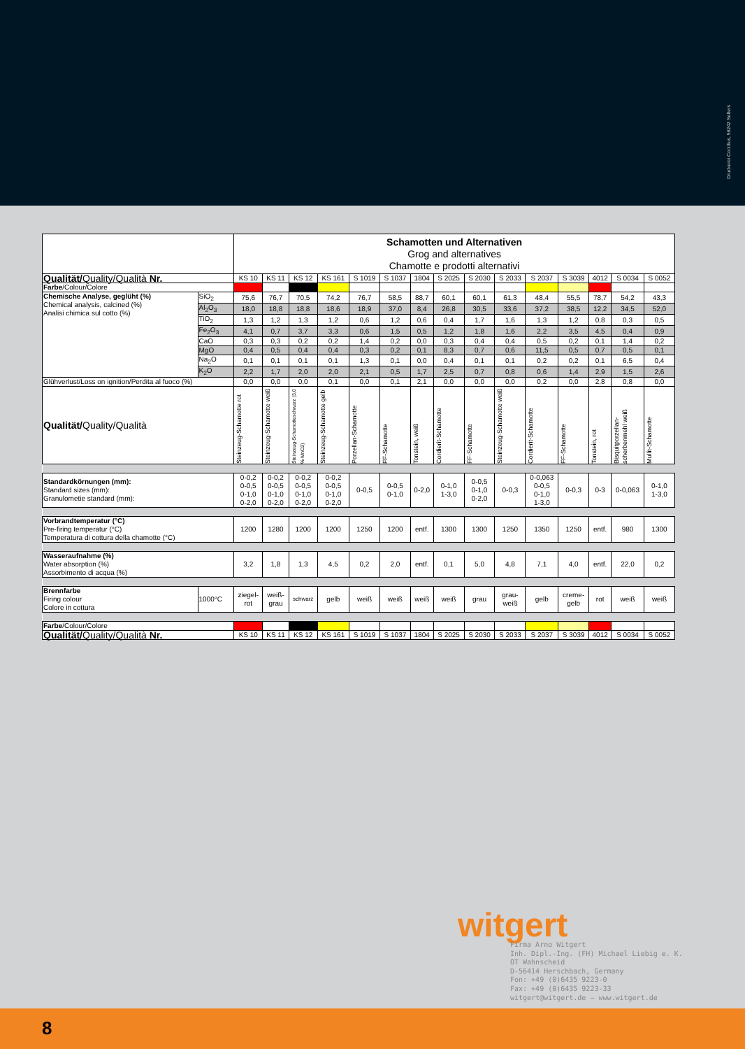Druckerei Corzilius, 56242 Selters
| | | Schamotten und Alternativen Grog and alternatives Chamotte e prodotti alternativi | | | | | | | | | | | | | | |
| Qualität/ Quality/Qualità Nr. | | KS 10 | KS 11 | KS 12 | KS 161 | S 1019 | S 1037 | 1804 | S 2025 | S 2030 | S 2033 | S 2037 | S 3039 | 4012 | S 0034 | S 0052 |
| Farbe /Colour/Colore | | | | | | | | | | | | | | | | |
| Chemische Analyse, geglüht (%) Chemical analysis, calcined (%) Analisi chimica sul cotto (%) | SiO<sub>2</sub> | 75,6 | 76,7 | 70,5 | 74,2 | 76,7 | 58,5 | 88,7 | 60,1 | 60,1 | 61,3 | 48,4 | 55,5 | 78,7 | 54,2 | 43,3 |
| | Al<sub>2</sub>O<sub>3</sub> | 18,0 | 18,8 | 18,8 | 18,6 | 18,9 | 37,0 | 8,4 | 26,8 | 30,5 | 33,6 | 37,2 | 38,5 | 12,2 | 34,5 | 52,0 |
| | TiO<sub>2</sub> | 1,3 | 1,2 | 1,3 | 1,2 | 0,6 | 1,2 | 0,6 | 0,4 | 1,7 | 1,6 | 1,3 | 1,2 | 0,8 | 0,3 | 0,5 |
| | Fe<sub>2</sub>O<sub>3</sub> | 4,1 | 0,7 | 3,7 | 3,3 | 0,6 | 1,5 | 0,5 | 1,2 | 1,8 | 1,6 | 2,2 | 3,5 | 4,5 | 0,4 | 0,9 |
| | CaO | 0,3 | 0,3 | 0,2 | 0,2 | 1,4 | 0,2 | 0,0 | 0,3 | 0,4 | 0,4 | 0,5 | 0,2 | 0,1 | 1,4 | 0,2 |
| | MgO | 0,4 | 0,5 | 0,4 | 0,4 | 0,3 | 0,2 | 0,1 | 8,3 | 0,7 | 0,6 | 11,5 | 0,5 | 0,7 | 0,5 | 0,1 |
| | Na<sub>2</sub>O | 0,1 | 0,1 | 0,1 | 0,1 | 1,3 | 0,1 | 0,0 | 0,4 | 0,1 | 0,1 | 0,2 | 0,2 | 0,1 | 6,5 | 0,4 |
| | K<sub>2</sub>O | 2,2 | 1,7 | 2,0 | 2,0 | 2,1 | 0,5 | 1,7 | 2,5 | 0,7 | 0,8 | 0,6 | 1,4 | 2,9 | 1,5 | 2,6 |
| Glühverlust/Loss on ignition/Perdita al fuoco (%) | | 0,0 | 0,0 | 0,0 | 0,1 | 0,0 | 0,1 | 2,1 | 0,0 | 0,0 | 0,0 | 0,2 | 0,0 | 2,8 | 0,8 | 0,0 |
| Qualität/ Quality/Qualità | | Steinzeug-Schamotte rot | Steinzeug-Schamotte weiß | Steinzeug-Schamotteschwarz (3,0 % MnO2) | Steinzeug-Schamotte gelb | Porzellan-Schamotte | FF-Schamotte | Tonstein, weiß | Cordierit-Schamotte | FF-Schamotte | Steinzeug-Schamotte weiß | Cordierit-Schamotte | FF-Schamotte | Tonstein, rot | Bisquitporzellan-scherbenmehl weiß | Mullit-Schamotte |
| Standardkörnungen (mm): Standard sizes (mm): Granulometie standard (mm): | | 0-0,2 0-0,5 0-1,0 0-2,0 | 0-0,2 0-0,5 0-1,0 0-2,0 | 0-0,2 0-0,5 0-1,0 0-2,0 | 0-0,2 0-0,5 0-1,0 0-2,0 | 0-0,5 | 0-0,5 0-1,0 | 0-2,0 | 0-1,0 1-3,0 | 0-0,5 0-1,0 0-2,0 | 0-0,3 | 0-0,063 0-0,5 0-1,0 1-3,0 | 0-0,3 | 0-3 | 0-0,063 | 0-1,0 1-3,0 |
| Vorbrandtemperatur (°C) Pre-firing temperatur (°C) Temperatura di cottura della chamotte (°C) | | 1200 | 1280 | 1200 | 1200 | 1250 | 1200 | entf. | 1300 | 1300 | 1250 | 1350 | 1250 | entf. | 980 | 1300 |
| Wasseraufnahme (%) Water absorption (%) Assorbimento di acqua (%) | | 3,2 | 1,8 | 1,3 | 4,5 | 0,2 | 2,0 | entf. | 0,1 | 5,0 | 4,8 | 7,1 | 4,0 | entf. | 22,0 | 0,2 |
| Brennfarbe Firing colour Colore in cottura | 1000°C | ziegel- rot | weiß- grau | schwarz | gelb | weiß | weiß | weiß | weiß | grau | grau- weiß | gelb | creme- gelb | rot | weiß | weiß |
| Farbe /Colour/Colore | | | | | | | | | | | | | | | | |
| Qualität/ Quality/Qualità Nr. | | KS 10 | KS 11 | KS 12 | KS 161 | S 1019 | S 1037 | 1804 | S 2025 | S 2030 | S 2033 | S 2037 | S 3039 | 4012 | S 0034 | S 0052 |
witgert
Firma Arno Witgert
Inh. Dipl.-Ing. (FH) Michael Liebig e. K.
OT Wahnscheid
D-56414 Herschbach, Germany
Fon: +49 (0)6435 9223-0
Fax: +49 (0)6435 9223-33
witgert@witgert.de – www.witgert.de
8